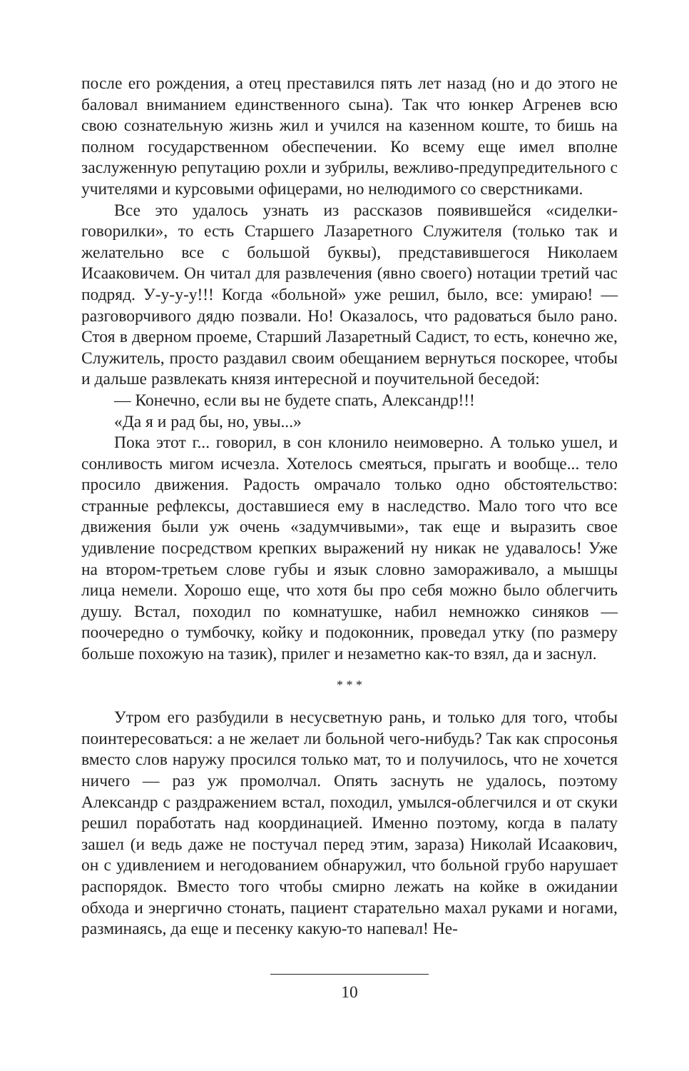после его рождения, а отец преставился пять лет назад (но и до этого не баловал вниманием единственного сына). Так что юнкер Агренев всю свою сознательную жизнь жил и учился на казенном коште, то бишь на полном государственном обеспечении. Ко всему еще имел вполне заслуженную репутацию рохли и зубрилы, вежливо-предупредительного с учителями и курсовыми офицерами, но нелюдимого со сверстниками.
Все это удалось узнать из рассказов появившейся «сиделки-говорилки», то есть Старшего Лазаретного Служителя (только так и желательно все с большой буквы), представившегося Николаем Исааковичем. Он читал для развлечения (явно своего) нотации третий час подряд. У-у-у-у!!! Когда «больной» уже решил, было, все: умираю! — разговорчивого дядю позвали. Но! Оказалось, что радоваться было рано. Стоя в дверном проеме, Старший Лазаретный Садист, то есть, конечно же, Служитель, просто раздавил своим обещанием вернуться поскорее, чтобы и дальше развлекать князя интересной и поучительной беседой:
— Конечно, если вы не будете спать, Александр!!!
«Да я и рад бы, но, увы...»
Пока этот г... говорил, в сон клонило неимоверно. А только ушел, и сонливость мигом исчезла. Хотелось смеяться, прыгать и вообще... тело просило движения. Радость омрачало только одно обстоятельство: странные рефлексы, доставшиеся ему в наследство. Мало того что все движения были уж очень «задумчивыми», так еще и выразить свое удивление посредством крепких выражений ну никак не удавалось! Уже на втором-третьем слове губы и язык словно замораживало, а мышцы лица немели. Хорошо еще, что хотя бы про себя можно было облегчить душу. Встал, походил по комнатушке, набил немножко синяков — поочередно о тумбочку, койку и подоконник, проведал утку (по размеру больше похожую на тазик), прилег и незаметно как-то взял, да и заснул.
* * *
Утром его разбудили в несусветную рань, и только для того, чтобы поинтересоваться: а не желает ли больной чего-нибудь? Так как спросонья вместо слов наружу просился только мат, то и получилось, что не хочется ничего — раз уж промолчал. Опять заснуть не удалось, поэтому Александр с раздражением встал, походил, умылся-облегчился и от скуки решил поработать над координацией. Именно поэтому, когда в палату зашел (и ведь даже не постучал перед этим, зараза) Николай Исаакович, он с удивлением и негодованием обнаружил, что больной грубо нарушает распорядок. Вместо того чтобы смирно лежать на койке в ожидании обхода и энергично стонать, пациент старательно махал руками и ногами, разминаясь, да еще и песенку какую-то напевал! Не-
10